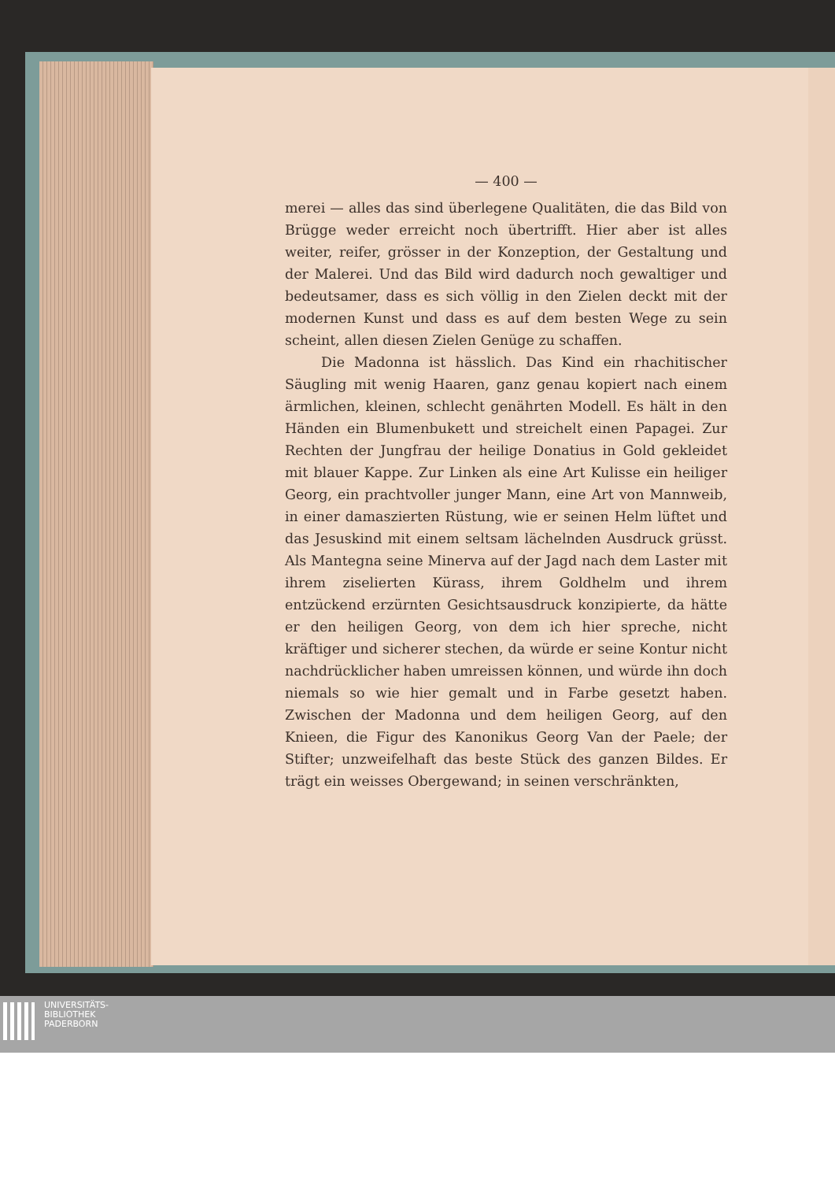— 400 —
merei — alles das sind überlegene Qualitäten, die das Bild von Brügge weder erreicht noch übertrifft. Hier aber ist alles weiter, reifer, grösser in der Konzeption, der Gestaltung und der Malerei. Und das Bild wird dadurch noch gewaltiger und bedeutsamer, dass es sich völlig in den Zielen deckt mit der modernen Kunst und dass es auf dem besten Wege zu sein scheint, allen diesen Zielen Genüge zu schaffen.
Die Madonna ist hässlich. Das Kind ein rhachitischer Säugling mit wenig Haaren, ganz genau kopiert nach einem ärmlichen, kleinen, schlecht genährten Modell. Es hält in den Händen ein Blumenbukett und streichelt einen Papagei. Zur Rechten der Jungfrau der heilige Donatius in Gold gekleidet mit blauer Kappe. Zur Linken als eine Art Kulisse ein heiliger Georg, ein prachtvoller junger Mann, eine Art von Mannweib, in einer damaszierten Rüstung, wie er seinen Helm lüftet und das Jesuskind mit einem seltsam lächelnden Ausdruck grüsst. Als Mantegna seine Minerva auf der Jagd nach dem Laster mit ihrem ziselierten Kürass, ihrem Goldhelm und ihrem entzückend erzürnten Gesichtsausdruck konzipierte, da hätte er den heiligen Georg, von dem ich hier spreche, nicht kräftiger und sicherer stechen, da würde er seine Kontur nicht nachdrücklicher haben umreissen können, und würde ihn doch niemals so wie hier gemalt und in Farbe gesetzt haben. Zwischen der Madonna und dem heiligen Georg, auf den Knieen, die Figur des Kanonikus Georg Van der Paele; der Stifter; unzweifelhaft das beste Stück des ganzen Bildes. Er trägt ein weisses Obergewand; in seinen verschränkten,
UNIVERSITÄTS-
BIBLIOTHEK
PADERBORN